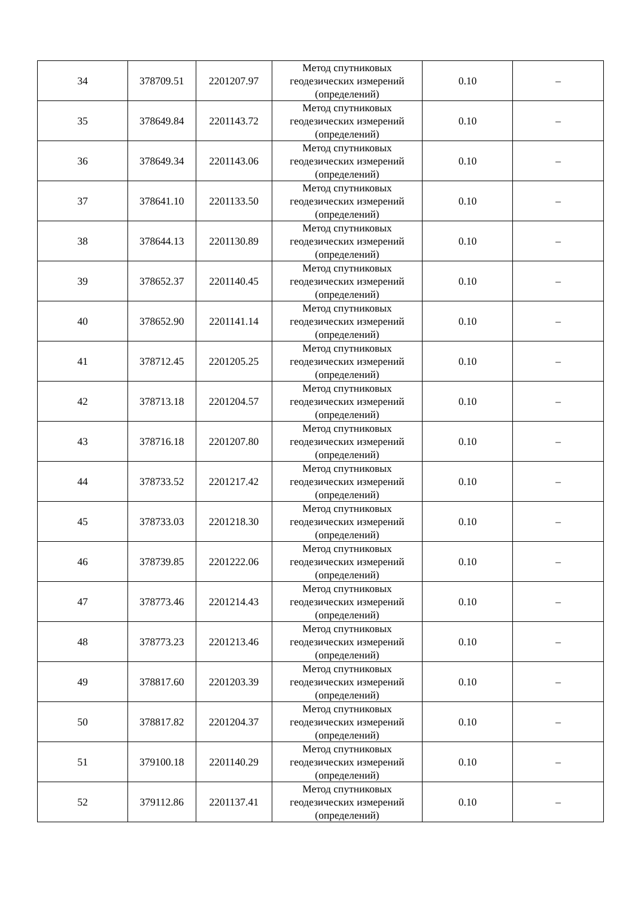| 34 | 378709.51 | 2201207.97 | Метод спутниковых геодезических измерений (определений) | 0.10 | – |
| 35 | 378649.84 | 2201143.72 | Метод спутниковых геодезических измерений (определений) | 0.10 | – |
| 36 | 378649.34 | 2201143.06 | Метод спутниковых геодезических измерений (определений) | 0.10 | – |
| 37 | 378641.10 | 2201133.50 | Метод спутниковых геодезических измерений (определений) | 0.10 | – |
| 38 | 378644.13 | 2201130.89 | Метод спутниковых геодезических измерений (определений) | 0.10 | – |
| 39 | 378652.37 | 2201140.45 | Метод спутниковых геодезических измерений (определений) | 0.10 | – |
| 40 | 378652.90 | 2201141.14 | Метод спутниковых геодезических измерений (определений) | 0.10 | – |
| 41 | 378712.45 | 2201205.25 | Метод спутниковых геодезических измерений (определений) | 0.10 | – |
| 42 | 378713.18 | 2201204.57 | Метод спутниковых геодезических измерений (определений) | 0.10 | – |
| 43 | 378716.18 | 2201207.80 | Метод спутниковых геодезических измерений (определений) | 0.10 | – |
| 44 | 378733.52 | 2201217.42 | Метод спутниковых геодезических измерений (определений) | 0.10 | – |
| 45 | 378733.03 | 2201218.30 | Метод спутниковых геодезических измерений (определений) | 0.10 | – |
| 46 | 378739.85 | 2201222.06 | Метод спутниковых геодезических измерений (определений) | 0.10 | – |
| 47 | 378773.46 | 2201214.43 | Метод спутниковых геодезических измерений (определений) | 0.10 | – |
| 48 | 378773.23 | 2201213.46 | Метод спутниковых геодезических измерений (определений) | 0.10 | – |
| 49 | 378817.60 | 2201203.39 | Метод спутниковых геодезических измерений (определений) | 0.10 | – |
| 50 | 378817.82 | 2201204.37 | Метод спутниковых геодезических измерений (определений) | 0.10 | – |
| 51 | 379100.18 | 2201140.29 | Метод спутниковых геодезических измерений (определений) | 0.10 | – |
| 52 | 379112.86 | 2201137.41 | Метод спутниковых геодезических измерений (определений) | 0.10 | – |